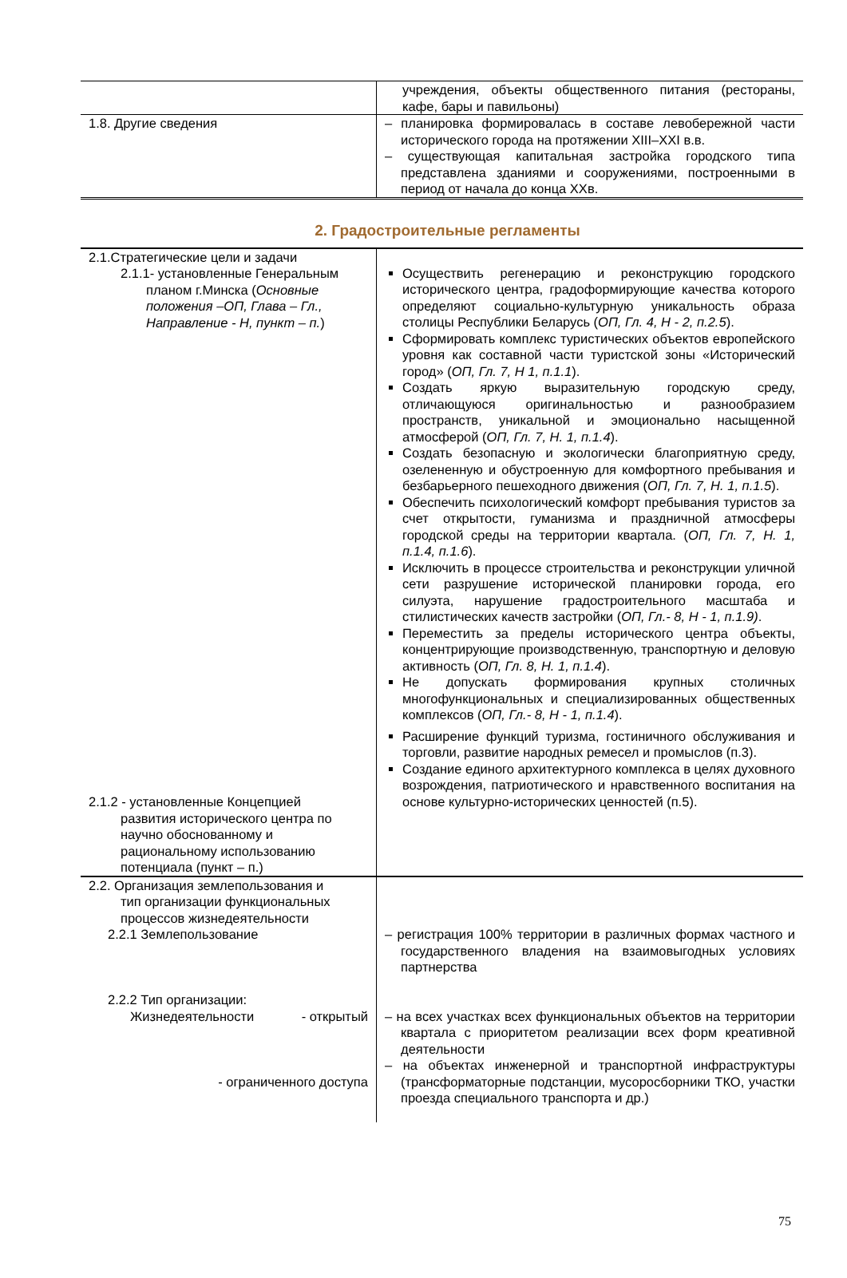| | учреждения, объекты общественного питания (рестораны, кафе, бары и павильоны) |
| 1.8. Другие сведения | – планировка формировалась в составе левобережной части исторического города на протяжении XIII–XXI в.в. – существующая капитальная застройка городского типа представлена зданиями и сооружениями, построенными в период от начала до конца XXв. |
2. Градостроительные регламенты
| 2.1.Стратегические цели и задачи 2.1.1- установленные Генеральным планом г.Минска ( Основные положения –ОП, Глава – Гл., Направление - Н, пункт – п. ) 2.1.2 - установленные Концепцией развития исторического центра по научно обоснованному и рациональному использованию потенциала (пункт – п.) | Осуществить регенерацию и реконструкцию городского исторического центра, градоформирующие качества которого определяют социально-культурную уникальность образа столицы Республики Беларусь ( ОП, Гл. 4, Н - 2, п.2.5 ). Сформировать комплекс туристических объектов европейского уровня как составной части туристской зоны «Исторический город» ( ОП, Гл. 7, Н 1, п.1.1 ). Создать яркую выразительную городскую среду, отличающуюся оригинальностью и разнообразием пространств, уникальной и эмоционально насыщенной атмосферой ( ОП, Гл. 7, Н. 1, п.1.4 ). Создать безопасную и экологически благоприятную среду, озелененную и обустроенную для комфортного пребывания и безбарьерного пешеходного движения ( ОП, Гл. 7, Н. 1, п.1.5 ). Обеспечить психологический комфорт пребывания туристов за счет открытости, гуманизма и праздничной атмосферы городской среды на территории квартала. ( ОП, Гл. 7, Н. 1, п.1.4, п.1.6 ). Исключить в процессе строительства и реконструкции уличной сети разрушение исторической планировки города, его силуэта, нарушение градостроительного масштаба и стилистических качеств застройки ( ОП, Гл.- 8, Н - 1, п.1.9) . Переместить за пределы исторического центра объекты, концентрирующие производственную, транспортную и деловую активность ( ОП, Гл. 8, Н. 1, п.1.4 ). Не допускать формирования крупных столичных многофункциональных и специализированных общественных комплексов ( ОП, Гл.- 8, Н - 1, п.1.4 ). Расширение функций туризма, гостиничного обслуживания и торговли, развитие народных ремесел и промыслов (п.3). Создание единого архитектурного комплекса в целях духовного возрождения, патриотического и нравственного воспитания на основе культурно-исторических ценностей (п.5). |
| 2.2. Организация землепользования и тип организации функциональных процессов жизнедеятельности 2.2.1 Землепользование 2.2.2 Тип организации: Жизнедеятельности - открытый - ограниченного доступа | – регистрация 100% территории в различных формах частного и государственного владения на взаимовыгодных условиях партнерства – на всех участках всех функциональных объектов на территории квартала с приоритетом реализации всех форм креативной деятельности – на объектах инженерной и транспортной инфраструктуры (трансформаторные подстанции, мусоросборники ТКО, участки проезда специального транспорта и др.) |
75